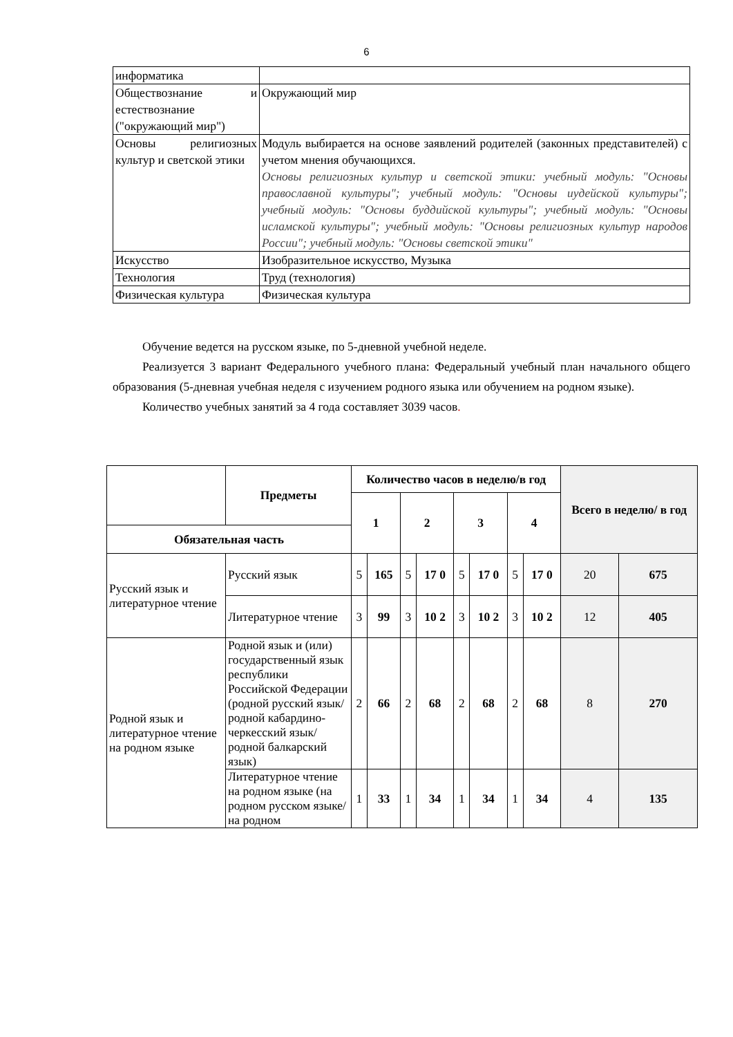6
| информатика | |
| Обществознание и естествознание ("окружающий мир") | Окружающий мир |
| Основы религиозных культур и светской этики | Модуль выбирается на основе заявлений родителей (законных представителей) с учетом мнения обучающихся. Основы религиозных культур и светской этики: учебный модуль: "Основы православной культуры"; учебный модуль: "Основы иудейской культуры"; учебный модуль: "Основы буддийской культуры"; учебный модуль: "Основы исламской культуры"; учебный модуль: "Основы религиозных культур народов России"; учебный модуль: "Основы светской этики" |
| Искусство | Изобразительное искусство, Музыка |
| Технология | Труд (технология) |
| Физическая культура | Физическая культура |
Обучение ведется на русском языке, по 5-дневной учебной неделе.
Реализуется 3 вариант Федерального учебного плана: Федеральный учебный план начального общего образования (5-дневная учебная неделя с изучением родного языка или обучением на родном языке).
Количество учебных занятий за 4 года составляет 3039 часов.
| | Предметы | Количество часов в неделю/в год | | | | | | | | Всего в неделю/ в год | |
| --- | --- | --- | --- | --- | --- | --- | --- | --- | --- | --- | --- |
| | | 1 | | 2 | | 3 | | 4 | | | |
| Обязательная часть | | | | | | | | | | | |
| Русский язык и литературное чтение | Русский язык | 5 | 165 | 5 | 17 0 | 5 | 17 0 | 5 | 17 0 | 20 | 675 |
| | Литературное чтение | 3 | 99 | 3 | 10 2 | 3 | 10 2 | 3 | 10 2 | 12 | 405 |
| Родной язык и литературное чтение на родном языке | Родной язык и (или) государственный язык республики Российской Федерации (родной русский язык/родной кабардино-черкесский язык/ родной балкарский язык) | 2 | 66 | 2 | 68 | 2 | 68 | 2 | 68 | 8 | 270 |
| | Литературное чтение на родном языке (на родном русском языке/на родном | 1 | 33 | 1 | 34 | 1 | 34 | 1 | 34 | 4 | 135 |